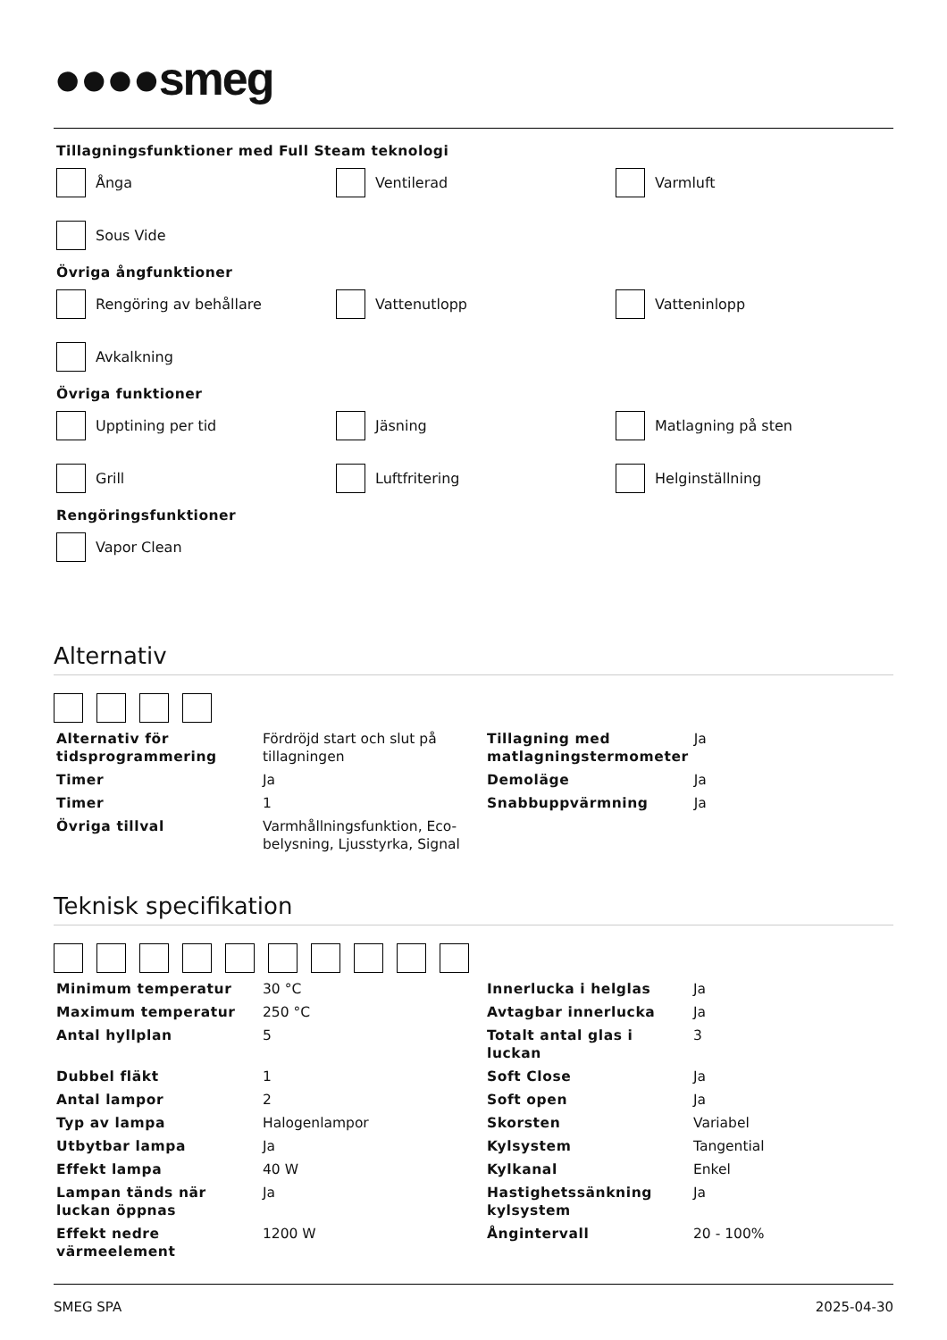●●●●smeg
Tillagningsfunktioner med Full Steam teknologi
Ånga
Ventilerad
Varmluft
Sous Vide
Övriga ångfunktioner
Rengöring av behållare
Vattenutlopp
Vatteninlopp
Avkalkning
Övriga funktioner
Upptining per tid
Jäsning
Matlagning på sten
Grill
Luftfritering
Helginställning
Rengöringsfunktioner
Vapor Clean
Alternativ
| Alternativ för tidsprogrammering | Fördröjd start och slut på tillagningen | Tillagning med matlagningstermometer | Ja |
| Timer | Ja | Demoläge | Ja |
| Timer | 1 | Snabbuppvärmning | Ja |
| Övriga tillval | Varmhållningsfunktion, Eco-belysning, Ljusstyrka, Signal | | |
Teknisk specifikation
| Minimum temperatur | 30 °C | Innerlucka i helglas | Ja |
| Maximum temperatur | 250 °C | Avtagbar innerlucka | Ja |
| Antal hyllplan | 5 | Totalt antal glas i luckan | 3 |
| Dubbel fläkt | 1 | Soft Close | Ja |
| Antal lampor | 2 | Soft open | Ja |
| Typ av lampa | Halogenlampor | Skorsten | Variabel |
| Utbytbar lampa | Ja | Kylsystem | Tangential |
| Effekt lampa | 40 W | Kylkanal | Enkel |
| Lampan tänds när luckan öppnas | Ja | Hastighetssänkning kylsystem | Ja |
| Effekt nedre värmeelement | 1200 W | Ångintervall | 20 - 100% |
SMEG SPA 2025-04-30